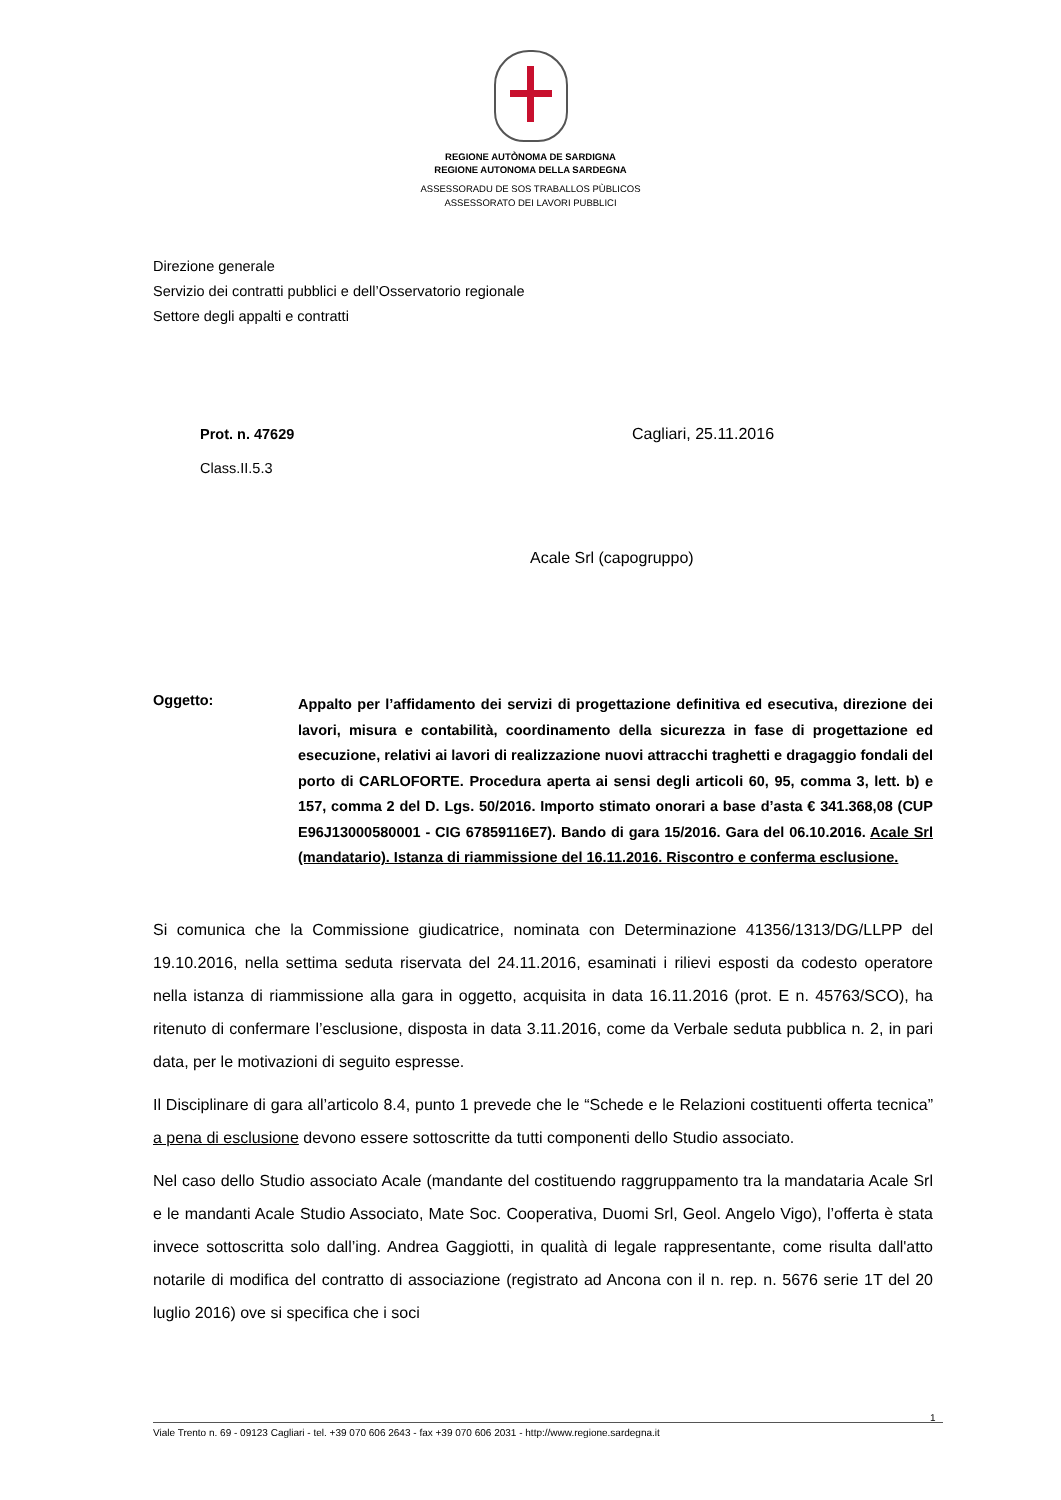REGIONE AUTÒNOMA DE SARDIGNA
REGIONE AUTONOMA DELLA SARDEGNA
ASSESSORADU DE SOS TRABALLOS PÙBLICOS
ASSESSORATO DEI LAVORI PUBBLICI
Direzione generale
Servizio dei contratti pubblici e dell’Osservatorio regionale
Settore degli appalti e contratti
Prot. n. 47629
Class.II.5.3
Cagliari, 25.11.2016
Acale Srl (capogruppo)
Oggetto:
Appalto per l’affidamento dei servizi di progettazione definitiva ed esecutiva, direzione dei lavori, misura e contabilità, coordinamento della sicurezza in fase di progettazione ed esecuzione, relativi ai lavori di realizzazione nuovi attracchi traghetti e dragaggio fondali del porto di CARLOFORTE. Procedura aperta ai sensi degli articoli 60, 95, comma 3, lett. b) e 157, comma 2 del D. Lgs. 50/2016. Importo stimato onorari a base d’asta € 341.368,08 (CUP E96J13000580001 - CIG 67859116E7). Bando di gara 15/2016. Gara del 06.10.2016. Acale Srl (mandatario). Istanza di riammissione del 16.11.2016. Riscontro e conferma esclusione.
Si comunica che la Commissione giudicatrice, nominata con Determinazione 41356/1313/DG/LLPP del 19.10.2016, nella settima seduta riservata del 24.11.2016, esaminati i rilievi esposti da codesto operatore nella istanza di riammissione alla gara in oggetto, acquisita in data 16.11.2016 (prot. E n. 45763/SCO), ha ritenuto di confermare l’esclusione, disposta in data 3.11.2016, come da Verbale seduta pubblica n. 2, in pari data, per le motivazioni di seguito espresse.
Il Disciplinare di gara all’articolo 8.4, punto 1 prevede che le “Schede e le Relazioni costituenti offerta tecnica” a pena di esclusione devono essere sottoscritte da tutti componenti dello Studio associato.
Nel caso dello Studio associato Acale (mandante del costituendo raggruppamento tra la mandataria Acale Srl e le mandanti Acale Studio Associato, Mate Soc. Cooperativa, Duomi Srl, Geol. Angelo Vigo), l’offerta è stata invece sottoscritta solo dall’ing. Andrea Gaggiotti, in qualità di legale rappresentante, come risulta dall'atto notarile di modifica del contratto di associazione (registrato ad Ancona con il n. rep. n. 5676 serie 1T del 20 luglio 2016) ove si specifica che i soci
1
Viale Trento n. 69 - 09123 Cagliari - tel. +39 070 606 2643 - fax +39 070 606 2031 - http://www.regione.sardegna.it